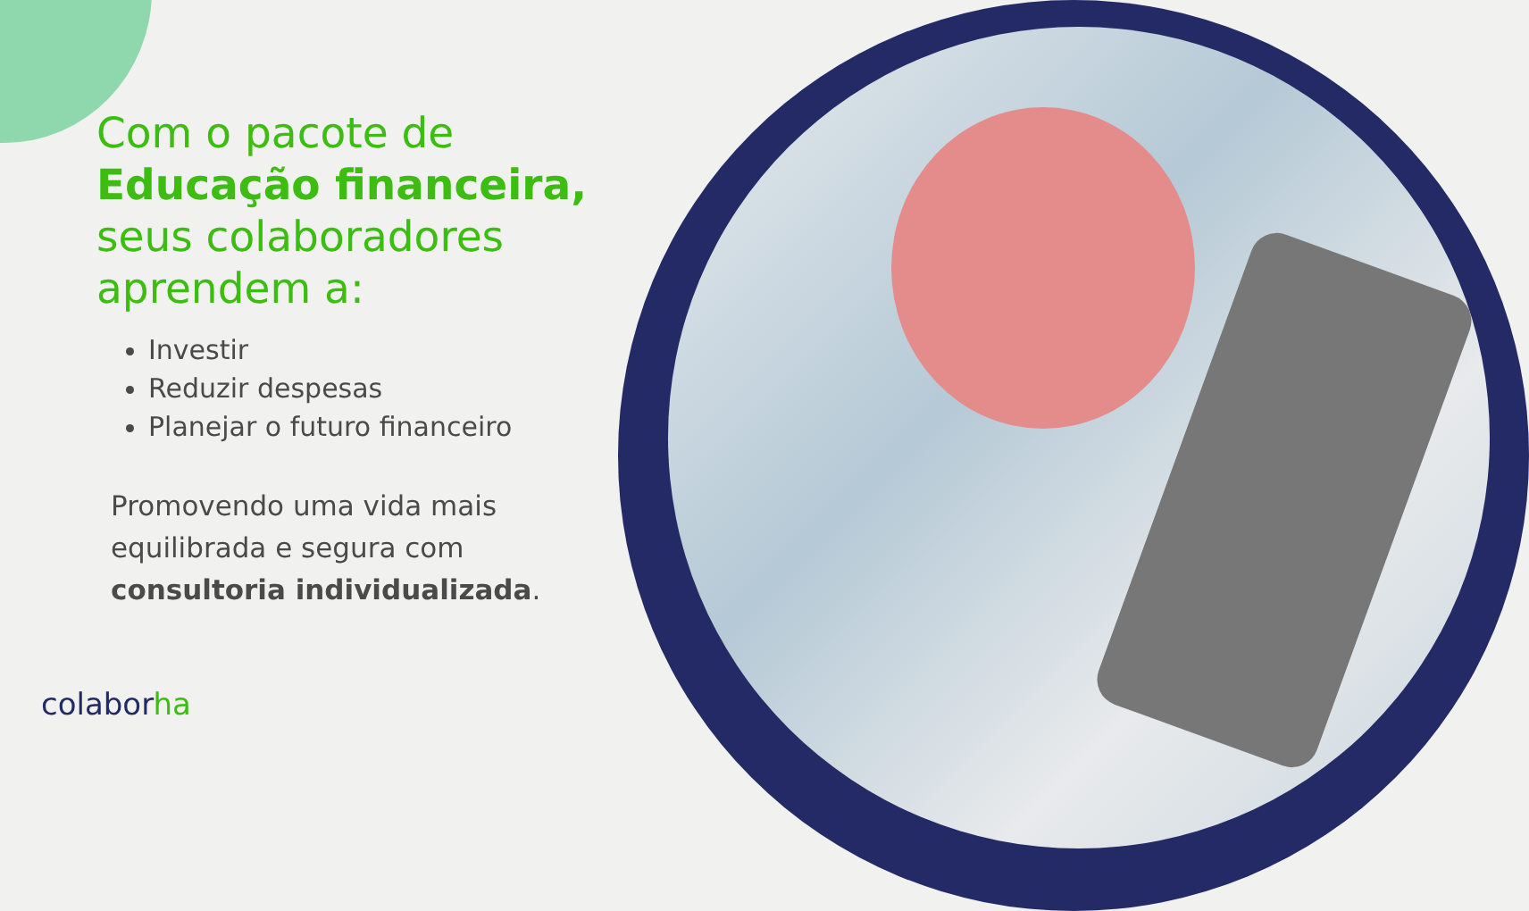Com o pacote de
Educação financeira,
seus colaboradores
aprendem a:
Investir
Reduzir despesas
Planejar o futuro financeiro
Promovendo uma vida mais equilibrada e segura com consultoria individualizada.
colaborha